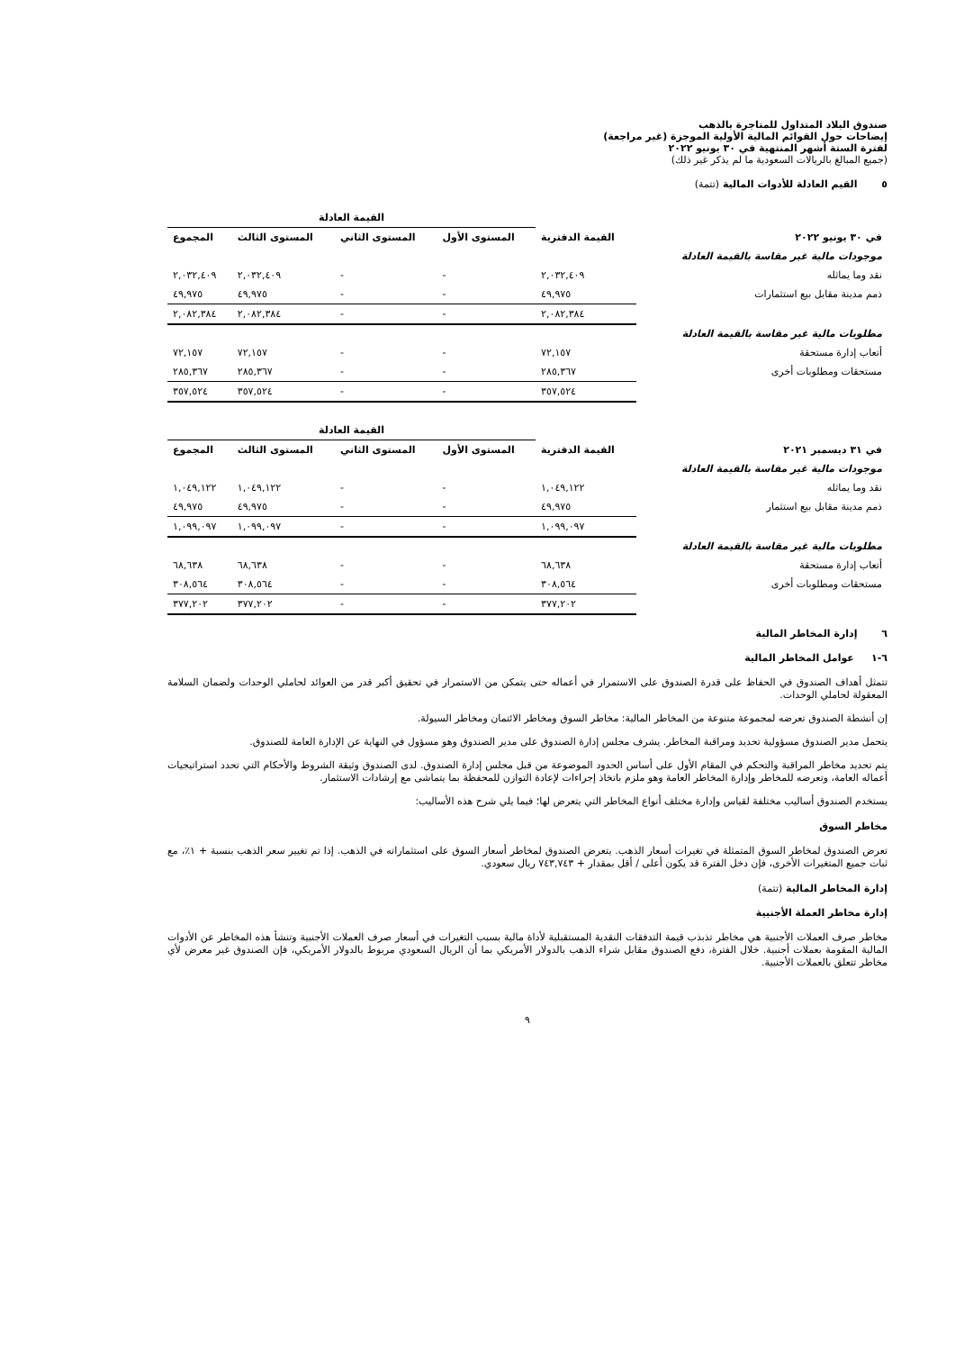صندوق البلاد المتداول للمتاجرة بالذهب
إيضاحات حول القوائم المالية الأولية الموجزة (غير مراجعة)
لفترة الستة أشهر المنتهية في ٣٠ يونيو ٢٠٢٢
(جميع المبالغ بالريالات السعودية ما لم يذكر غير ذلك)
٥ القيم العادلة للأدوات المالية (تتمة)
| | | القيمة العادلة | | | |
| --- | --- | --- | --- | --- | --- |
| في ٣٠ يونيو ٢٠٢٢ | القيمة الدفترية | المستوى الأول | المستوى الثاني | المستوى الثالث | المجموع |
| موجودات مالية غير مقاسة بالقيمة العادلة | | | | | |
| نقد وما يماثله | ٢,٠٣٢,٤٠٩ | - | - | ٢,٠٣٢,٤٠٩ | ٢,٠٣٢,٤٠٩ |
| ذمم مدينة مقابل بيع استثمارات | ٤٩,٩٧٥ | - | - | ٤٩,٩٧٥ | ٤٩,٩٧٥ |
| | ٢,٠٨٢,٣٨٤ | - | - | ٢,٠٨٢,٣٨٤ | ٢,٠٨٢,٣٨٤ |
| مطلوبات مالية غير مقاسة بالقيمة العادلة | | | | | |
| أتعاب إدارة مستحقة | ٧٢,١٥٧ | - | - | ٧٢,١٥٧ | ٧٢,١٥٧ |
| مستحقات ومطلوبات أخرى | ٢٨٥,٣٦٧ | - | - | ٢٨٥,٣٦٧ | ٢٨٥,٣٦٧ |
| | ٣٥٧,٥٢٤ | - | - | ٣٥٧,٥٢٤ | ٣٥٧,٥٢٤ |
| | | القيمة العادلة | | | |
| --- | --- | --- | --- | --- | --- |
| في ٣١ ديسمبر ٢٠٢١ | القيمة الدفترية | المستوى الأول | المستوى الثاني | المستوى الثالث | المجموع |
| موجودات مالية غير مقاسة بالقيمة العادلة | | | | | |
| نقد وما يماثله | ١,٠٤٩,١٢٢ | - | - | ١,٠٤٩,١٢٢ | ١,٠٤٩,١٢٢ |
| ذمم مدينة مقابل بيع استثمار | ٤٩,٩٧٥ | - | - | ٤٩,٩٧٥ | ٤٩,٩٧٥ |
| | ١,٠٩٩,٠٩٧ | - | - | ١,٠٩٩,٠٩٧ | ١,٠٩٩,٠٩٧ |
| مطلوبات مالية غير مقاسة بالقيمة العادلة | | | | | |
| أتعاب إدارة مستحقة | ٦٨,٦٣٨ | - | - | ٦٨,٦٣٨ | ٦٨,٦٣٨ |
| مستحقات ومطلوبات أخرى | ٣٠٨,٥٦٤ | - | - | ٣٠٨,٥٦٤ | ٣٠٨,٥٦٤ |
| | ٣٧٧,٢٠٢ | - | - | ٣٧٧,٢٠٢ | ٣٧٧,٢٠٢ |
٦ إدارة المخاطر المالية
٦-١ عوامل المخاطر المالية
تتمثل أهداف الصندوق في الحفاظ على قدرة الصندوق على الاستمرار في أعماله حتى يتمكن من الاستمرار في تحقيق أكبر قدر من العوائد لحاملي الوحدات ولضمان السلامة المعقولة لحاملي الوحدات.
إن أنشطة الصندوق تعرضه لمجموعة متنوعة من المخاطر المالية: مخاطر السوق ومخاطر الائتمان ومخاطر السيولة.
يتحمل مدير الصندوق مسؤولية تحديد ومراقبة المخاطر. يشرف مجلس إدارة الصندوق على مدير الصندوق وهو مسؤول في النهاية عن الإدارة العامة للصندوق.
يتم تحديد مخاطر المراقبة والتحكم في المقام الأول على أساس الحدود الموضوعة من قبل مجلس إدارة الصندوق. لدى الصندوق وثيقة الشروط والأحكام التي تحدد استراتيجيات أعماله العامة، وتعرضه للمخاطر وإدارة المخاطر العامة وهو ملزم باتخاذ إجراءات لإعادة التوازن للمحفظة بما يتماشى مع إرشادات الاستثمار.
يستخدم الصندوق أساليب مختلفة لقياس وإدارة مختلف أنواع المخاطر التي يتعرض لها؛ فيما يلي شرح هذه الأساليب:
مخاطر السوق
تعرض الصندوق لمخاطر السوق المتمثلة في تغيرات أسعار الذهب. يتعرض الصندوق لمخاطر أسعار السوق على استثماراته في الذهب. إذا تم تغيير سعر الذهب بنسبة + ١٪، مع ثبات جميع المتغيرات الأخرى، فإن دخل الفترة قد يكون أعلى / أقل بمقدار + ٧٤٣,٧٤٣ ريال سعودي.
إدارة المخاطر المالية (تتمة)
إدارة مخاطر العملة الأجنبية
مخاطر صرف العملات الأجنبية هي مخاطر تذبذب قيمة التدفقات النقدية المستقبلية لأداة مالية بسبب التغيرات في أسعار صرف العملات الأجنبية وتنشأ هذه المخاطر عن الأدوات المالية المقومة بعملات أجنبية. خلال الفترة، دفع الصندوق مقابل شراء الذهب بالدولار الأمريكي بما أن الريال السعودي مربوط بالدولار الأمريكي، فإن الصندوق غير معرض لأي مخاطر تتعلق بالعملات الأجنبية.
٩